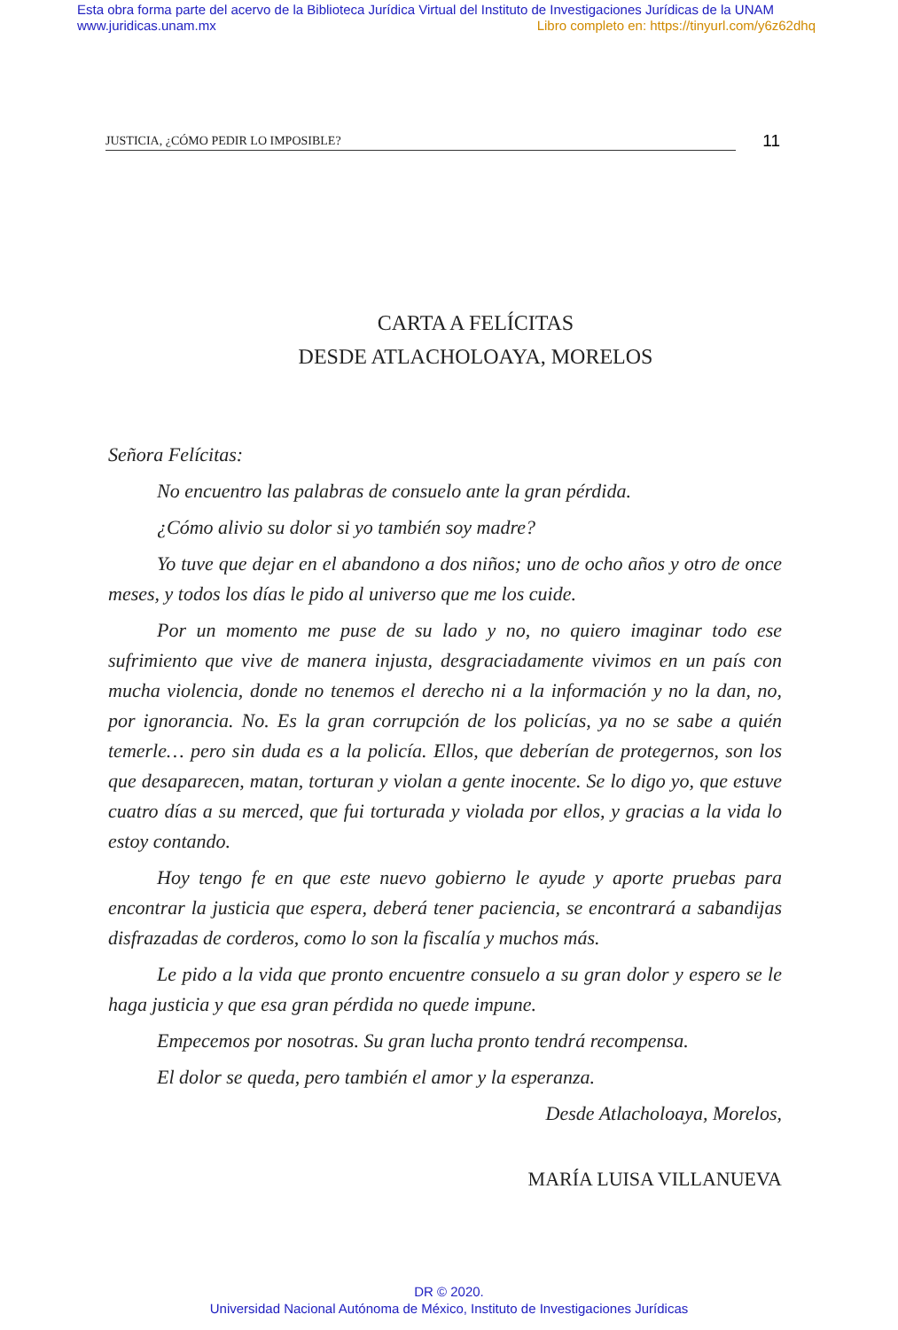Esta obra forma parte del acervo de la Biblioteca Jurídica Virtual del Instituto de Investigaciones Jurídicas de la UNAM
www.juridicas.unam.mx Libro completo en: https://tinyurl.com/y6z62dhq
JUSTICIA, ¿CÓMO PEDIR LO IMPOSIBLE?
11
CARTA A FELÍCITAS
DESDE ATLACHOLOAYA, MORELOS
Señora Felícitas:
No encuentro las palabras de consuelo ante la gran pérdida.
¿Cómo alivio su dolor si yo también soy madre?
Yo tuve que dejar en el abandono a dos niños; uno de ocho años y otro de once meses, y todos los días le pido al universo que me los cuide.
Por un momento me puse de su lado y no, no quiero imaginar todo ese sufrimiento que vive de manera injusta, desgraciadamente vivimos en un país con mucha violencia, donde no tenemos el derecho ni a la información y no la dan, no, por ignorancia. No. Es la gran corrupción de los policías, ya no se sabe a quién temerle… pero sin duda es a la policía. Ellos, que deberían de protegernos, son los que desaparecen, matan, torturan y violan a gente inocente. Se lo digo yo, que estuve cuatro días a su merced, que fui torturada y violada por ellos, y gracias a la vida lo estoy contando.
Hoy tengo fe en que este nuevo gobierno le ayude y aporte pruebas para encontrar la justicia que espera, deberá tener paciencia, se encontrará a sabandijas disfrazadas de corderos, como lo son la fiscalía y muchos más.
Le pido a la vida que pronto encuentre consuelo a su gran dolor y espero se le haga justicia y que esa gran pérdida no quede impune.
Empecemos por nosotras. Su gran lucha pronto tendrá recompensa.
El dolor se queda, pero también el amor y la esperanza.
Desde Atlacholoaya, Morelos,
MARÍA LUISA VILLANUEVA
DR © 2020.
Universidad Nacional Autónoma de México, Instituto de Investigaciones Jurídicas